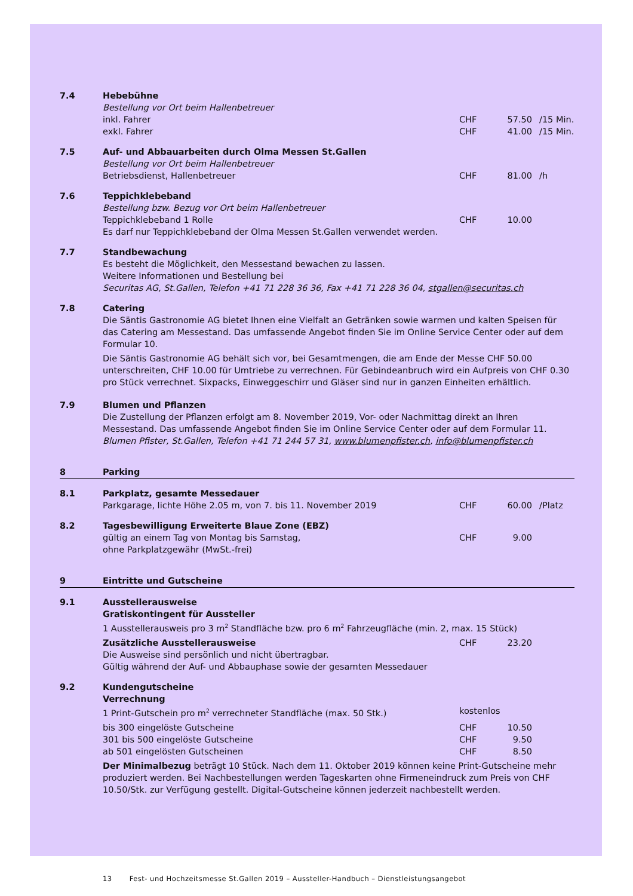7.4 Hebebühne
Bestellung vor Ort beim Hallenbetreuer
inkl. Fahrer CHF 57.50 /15 Min.
exkl. Fahrer CHF 41.00 /15 Min.
7.5 Auf- und Abbauarbeiten durch Olma Messen St.Gallen
Bestellung vor Ort beim Hallenbetreuer
Betriebsdienst, Hallenbetreuer CHF 81.00 /h
7.6 Teppichklebeband
Bestellung bzw. Bezug vor Ort beim Hallenbetreuer
Teppichklebeband 1 Rolle CHF 10.00
Es darf nur Teppichklebeband der Olma Messen St.Gallen verwendet werden.
7.7 Standbewachung
Es besteht die Möglichkeit, den Messestand bewachen zu lassen.
Weitere Informationen und Bestellung bei
Securitas AG, St.Gallen, Telefon +41 71 228 36 36, Fax +41 71 228 36 04, stgallen@securitas.ch
7.8 Catering
Die Säntis Gastronomie AG bietet Ihnen eine Vielfalt an Getränken sowie warmen und kalten Speisen für das Catering am Messestand. Das umfassende Angebot finden Sie im Online Service Center oder auf dem Formular 10.
Die Säntis Gastronomie AG behält sich vor, bei Gesamtmengen, die am Ende der Messe CHF 50.00 unterschreiten, CHF 10.00 für Umtriebe zu verrechnen. Für Gebindeanbruch wird ein Aufpreis von CHF 0.30 pro Stück verrechnet. Sixpacks, Einweggeschirr und Gläser sind nur in ganzen Einheiten erhältlich.
7.9 Blumen und Pflanzen
Die Zustellung der Pflanzen erfolgt am 8. November 2019, Vor- oder Nachmittag direkt an Ihren Messestand. Das umfassende Angebot finden Sie im Online Service Center oder auf dem Formular 11.
Blumen Pfister, St.Gallen, Telefon +41 71 244 57 31, www.blumenpfister.ch, info@blumenpfister.ch
8 Parking
8.1 Parkplatz, gesamte Messedauer
Parkgarage, lichte Höhe 2.05 m, von 7. bis 11. November 2019 CHF 60.00 /Platz
8.2 Tagesbewilligung Erweiterte Blaue Zone (EBZ)
gültig an einem Tag von Montag bis Samstag,
ohne Parkplatzgewähr (MwSt.-frei) CHF 9.00
9 Eintritte und Gutscheine
9.1 Ausstellerausweise
Gratiskontingent für Aussteller
1 Ausstellerausweis pro 3 m<sup>2</sup> Standfläche bzw. pro 6 m<sup>2</sup> Fahrzeugfläche (min. 2, max. 15 Stück)
Zusätzliche Ausstellerausweise CHF 23.20
Die Ausweise sind persönlich und nicht übertragbar.
Gültig während der Auf- und Abbauphase sowie der gesamten Messedauer
9.2 Kundengutscheine
Verrechnung
1 Print-Gutschein pro m<sup>2</sup> verrechneter Standfläche (max. 50 Stk.) kostenlos
bis 300 eingelöste Gutscheine CHF 10.50
301 bis 500 eingelöste Gutscheine CHF 9.50
ab 501 eingelösten Gutscheinen CHF 8.50
Der Minimalbezug beträgt 10 Stück. Nach dem 11. Oktober 2019 können keine Print-Gutscheine mehr produziert werden. Bei Nachbestellungen werden Tageskarten ohne Firmeneindruck zum Preis von CHF 10.50/Stk. zur Verfügung gestellt. Digital-Gutscheine können jederzeit nachbestellt werden.
13 Fest- und Hochzeitsmesse St.Gallen 2019 – Aussteller-Handbuch – Dienstleistungsangebot